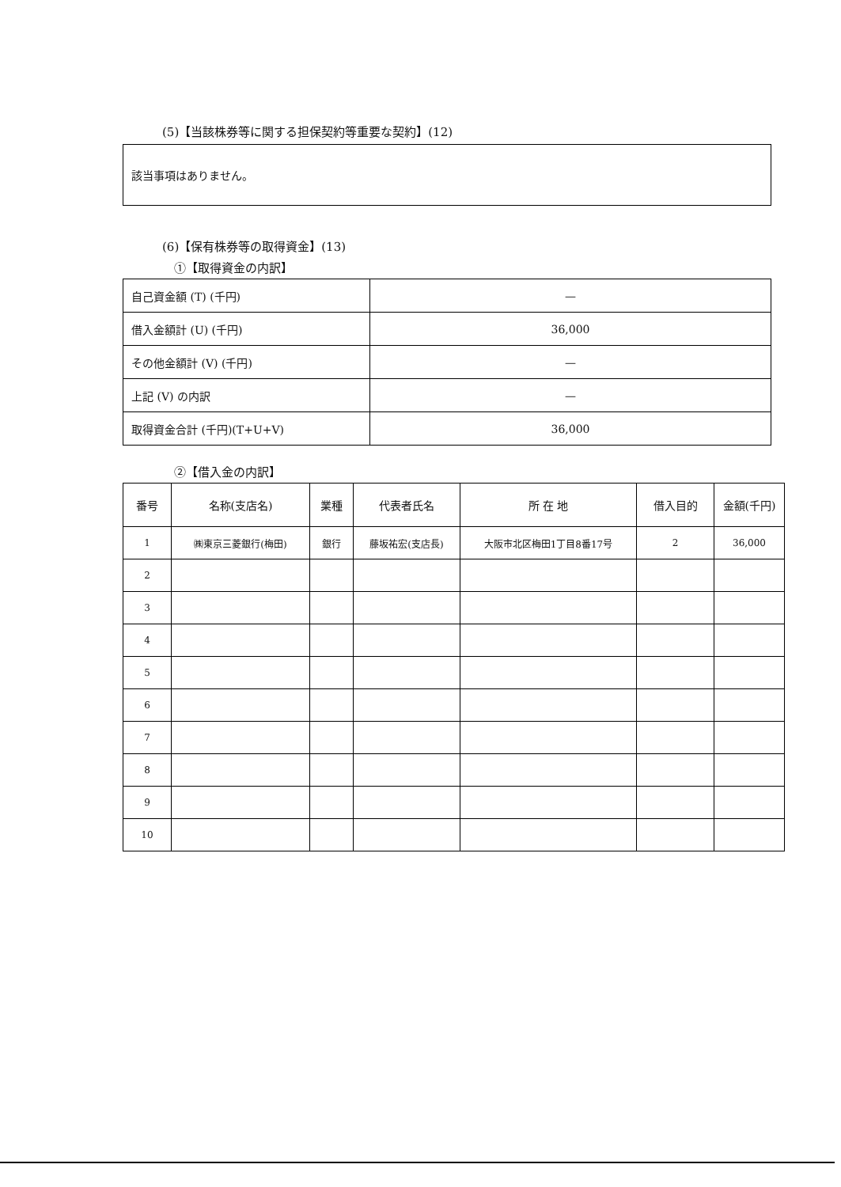(5)【当該株券等に関する担保契約等重要な契約】(12)
該当事項はありません。
(6)【保有株券等の取得資金】(13)
①【取得資金の内訳】
| 自己資金額 (T) (千円) | — |
| 借入金額計 (U) (千円) | 36,000 |
| その他金額計 (V) (千円) | — |
| 上記 (V) の内訳 | — |
| 取得資金合計 (千円)(T+U+V) | 36,000 |
②【借入金の内訳】
| 番号 | 名称(支店名) | 業種 | 代表者氏名 | 所 在 地 | 借入目的 | 金額(千円) |
| --- | --- | --- | --- | --- | --- | --- |
| 1 | ㈱東京三菱銀行(梅田) | 銀行 | 藤坂祐宏(支店長) | 大阪市北区梅田1丁目8番17号 | 2 | 36,000 |
| 2 | | | | | | |
| 3 | | | | | | |
| 4 | | | | | | |
| 5 | | | | | | |
| 6 | | | | | | |
| 7 | | | | | | |
| 8 | | | | | | |
| 9 | | | | | | |
| 10 | | | | | | |